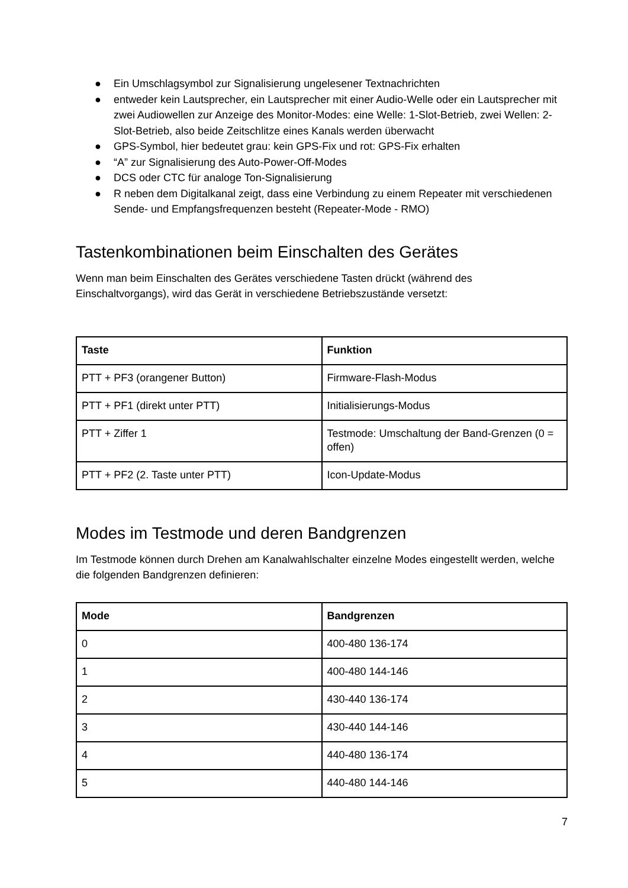● Ein Umschlagsymbol zur Signalisierung ungelesener Textnachrichten
● entweder kein Lautsprecher, ein Lautsprecher mit einer Audio-Welle oder ein Lautsprecher mit zwei Audiowellen zur Anzeige des Monitor-Modes: eine Welle: 1-Slot-Betrieb, zwei Wellen: 2-Slot-Betrieb, also beide Zeitschlitze eines Kanals werden überwacht
● GPS-Symbol, hier bedeutet grau: kein GPS-Fix und rot: GPS-Fix erhalten
● “A” zur Signalisierung des Auto-Power-Off-Modes
● DCS oder CTC für analoge Ton-Signalisierung
● R neben dem Digitalkanal zeigt, dass eine Verbindung zu einem Repeater mit verschiedenen Sende- und Empfangsfrequenzen besteht (Repeater-Mode - RMO)
Tastenkombinationen beim Einschalten des Gerätes
Wenn man beim Einschalten des Gerätes verschiedene Tasten drückt (während des Einschaltvorgangs), wird das Gerät in verschiedene Betriebszustände versetzt:
| Taste | Funktion |
| --- | --- |
| PTT + PF3 (orangener Button) | Firmware-Flash-Modus |
| PTT + PF1 (direkt unter PTT) | Initialisierungs-Modus |
| PTT + Ziffer 1 | Testmode: Umschaltung der Band-Grenzen (0 = offen) |
| PTT + PF2 (2. Taste unter PTT) | Icon-Update-Modus |
Modes im Testmode und deren Bandgrenzen
Im Testmode können durch Drehen am Kanalwahlschalter einzelne Modes eingestellt werden, welche die folgenden Bandgrenzen definieren:
| Mode | Bandgrenzen |
| --- | --- |
| 0 | 400-480 136-174 |
| 1 | 400-480 144-146 |
| 2 | 430-440 136-174 |
| 3 | 430-440 144-146 |
| 4 | 440-480 136-174 |
| 5 | 440-480 144-146 |
7